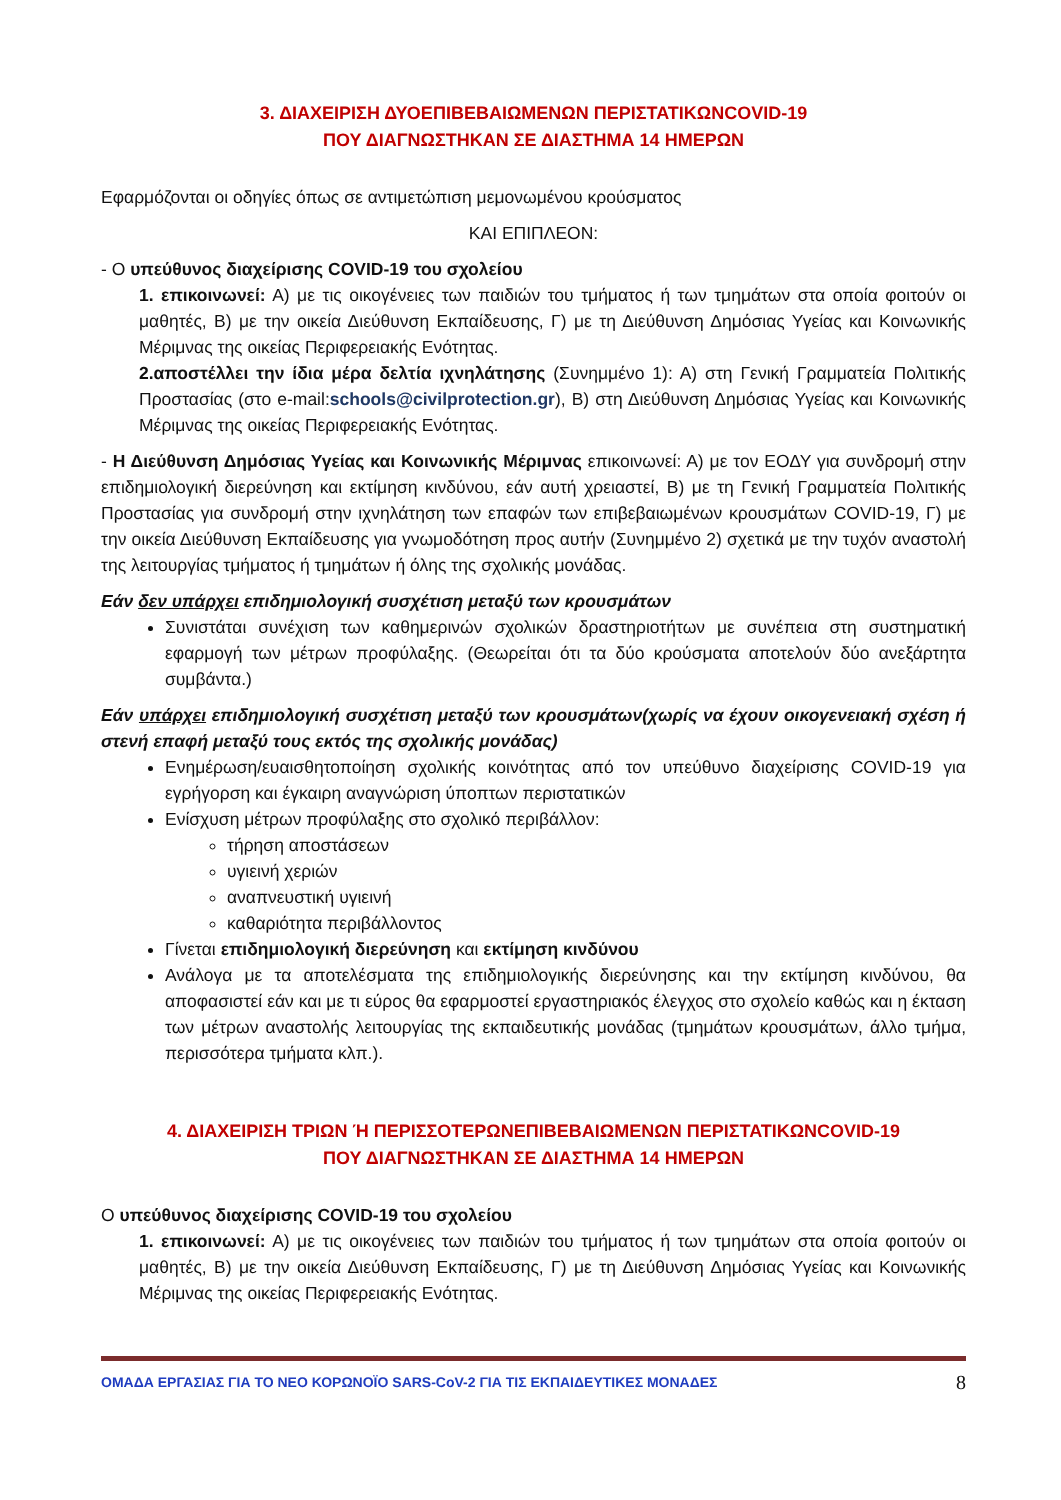3. ΔΙΑΧΕΙΡΙΣΗ ΔΥΟΕΠΙΒΕΒΑΙΩΜΕΝΩΝ ΠΕΡΙΣΤΑΤΙΚΩΝCOVID-19
ΠΟΥ ΔΙΑΓΝΩΣΤΗΚΑΝ ΣΕ ΔΙΑΣΤΗΜΑ 14 ΗΜΕΡΩΝ
Εφαρμόζονται οι οδηγίες όπως σε αντιμετώπιση μεμονωμένου κρούσματος
ΚΑΙ ΕΠΙΠΛΕΟΝ:
- Ο υπεύθυνος διαχείρισης COVID-19 του σχολείου
1. επικοινωνεί: Α) με τις οικογένειες των παιδιών του τμήματος ή των τμημάτων στα οποία φοιτούν οι μαθητές, Β) με την οικεία Διεύθυνση Εκπαίδευσης, Γ) με τη Διεύθυνση Δημόσιας Υγείας και Κοινωνικής Μέριμνας της οικείας Περιφερειακής Ενότητας.
2.αποστέλλει την ίδια μέρα δελτία ιχνηλάτησης (Συνημμένο 1): Α) στη Γενική Γραμματεία Πολιτικής Προστασίας (στο e-mail:schools@civilprotection.gr), Β) στη Διεύθυνση Δημόσιας Υγείας και Κοινωνικής Μέριμνας της οικείας Περιφερειακής Ενότητας.
- Η Διεύθυνση Δημόσιας Υγείας και Κοινωνικής Μέριμνας επικοινωνεί: Α) με τον ΕΟΔΥ για συνδρομή στην επιδημιολογική διερεύνηση και εκτίμηση κινδύνου, εάν αυτή χρειαστεί, Β) με τη Γενική Γραμματεία Πολιτικής Προστασίας για συνδρομή στην ιχνηλάτηση των επαφών των επιβεβαιωμένων κρουσμάτων COVID-19, Γ) με την οικεία Διεύθυνση Εκπαίδευσης για γνωμοδότηση προς αυτήν (Συνημμένο 2) σχετικά με την τυχόν αναστολή της λειτουργίας τμήματος ή τμημάτων ή όλης της σχολικής μονάδας.
Εάν δεν υπάρχει επιδημιολογική συσχέτιση μεταξύ των κρουσμάτων
Συνιστάται συνέχιση των καθημερινών σχολικών δραστηριοτήτων με συνέπεια στη συστηματική εφαρμογή των μέτρων προφύλαξης. (Θεωρείται ότι τα δύο κρούσματα αποτελούν δύο ανεξάρτητα συμβάντα.)
Εάν υπάρχει επιδημιολογική συσχέτιση μεταξύ των κρουσμάτων(χωρίς να έχουν οικογενειακή σχέση ή στενή επαφή μεταξύ τους εκτός της σχολικής μονάδας)
Ενημέρωση/ευαισθητοποίηση σχολικής κοινότητας από τον υπεύθυνο διαχείρισης COVID-19 για εγρήγορση και έγκαιρη αναγνώριση ύποπτων περιστατικών
Ενίσχυση μέτρων προφύλαξης στο σχολικό περιβάλλον:
τήρηση αποστάσεων
υγιεινή χεριών
αναπνευστική υγιεινή
καθαριότητα περιβάλλοντος
Γίνεται επιδημιολογική διερεύνηση και εκτίμηση κινδύνου
Ανάλογα με τα αποτελέσματα της επιδημιολογικής διερεύνησης και την εκτίμηση κινδύνου, θα αποφασιστεί εάν και με τι εύρος θα εφαρμοστεί εργαστηριακός έλεγχος στο σχολείο καθώς και η έκταση των μέτρων αναστολής λειτουργίας της εκπαιδευτικής μονάδας (τμημάτων κρουσμάτων, άλλο τμήμα, περισσότερα τμήματα κλπ.).
4. ΔΙΑΧΕΙΡΙΣΗ ΤΡΙΩΝ Ή ΠΕΡΙΣΣΟΤΕΡΩΝΕΠΙΒΕΒΑΙΩΜΕΝΩΝ ΠΕΡΙΣΤΑΤΙΚΩΝCOVID-19
ΠΟΥ ΔΙΑΓΝΩΣΤΗΚΑΝ ΣΕ ΔΙΑΣΤΗΜΑ 14 ΗΜΕΡΩΝ
Ο υπεύθυνος διαχείρισης COVID-19 του σχολείου
1. επικοινωνεί: Α) με τις οικογένειες των παιδιών του τμήματος ή των τμημάτων στα οποία φοιτούν οι μαθητές, Β) με την οικεία Διεύθυνση Εκπαίδευσης, Γ) με τη Διεύθυνση Δημόσιας Υγείας και Κοινωνικής Μέριμνας της οικείας Περιφερειακής Ενότητας.
ΟΜΑΔΑ ΕΡΓΑΣΙΑΣ ΓΙΑ ΤΟ ΝΕΟ ΚΟΡΩΝΟΪΟ SARS-CoV-2 ΓΙΑ ΤΙΣ ΕΚΠΑΙΔΕΥΤΙΚΕΣ ΜΟΝΑΔΕΣ 8